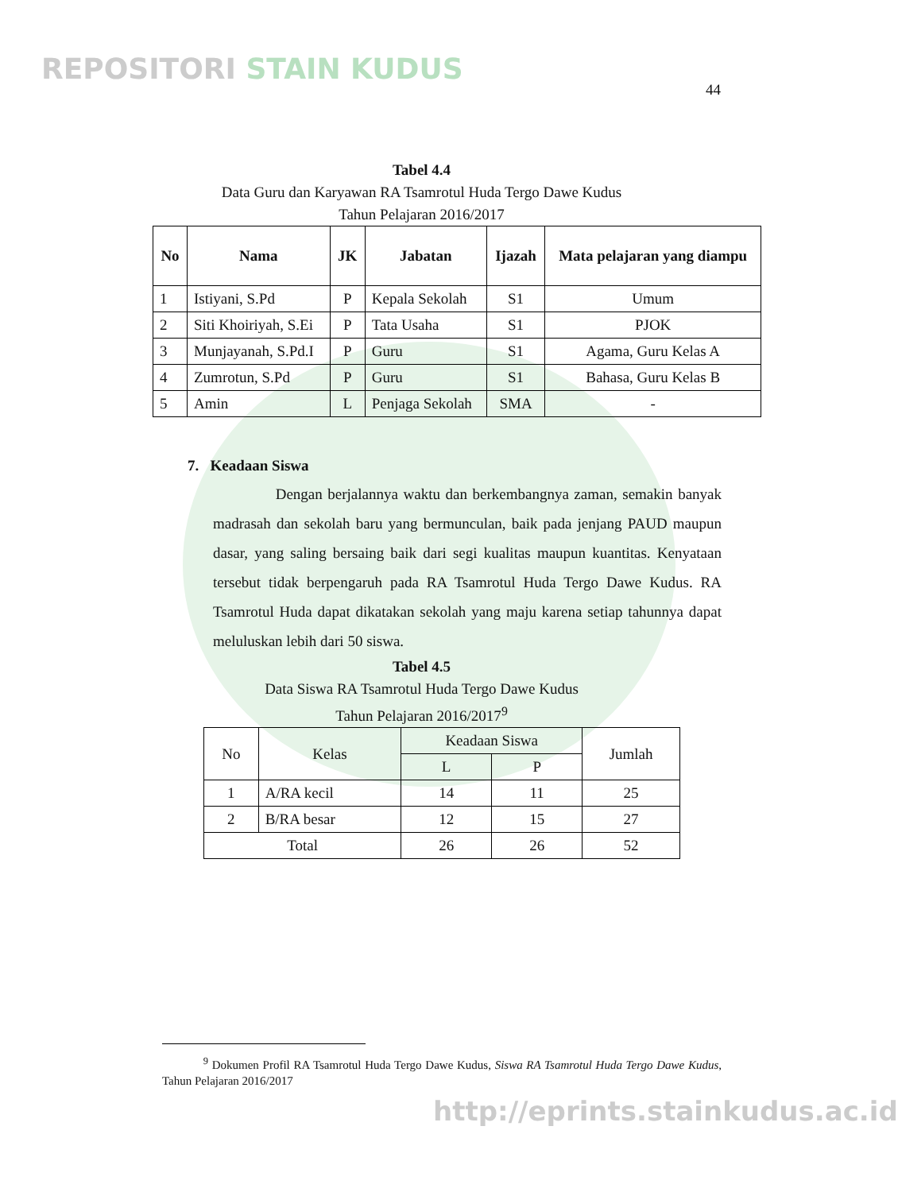REPOSITORI STAIN KUDUS
44
Tabel 4.4
Data Guru dan Karyawan RA Tsamrotul Huda Tergo Dawe Kudus
Tahun Pelajaran 2016/2017
| No | Nama | JK | Jabatan | Ijazah | Mata pelajaran yang diampu |
| --- | --- | --- | --- | --- | --- |
| 1 | Istiyani, S.Pd | P | Kepala Sekolah | S1 | Umum |
| 2 | Siti Khoiriyah, S.Ei | P | Tata Usaha | S1 | PJOK |
| 3 | Munjayanah, S.Pd.I | P | Guru | S1 | Agama, Guru Kelas A |
| 4 | Zumrotun, S.Pd | P | Guru | S1 | Bahasa, Guru Kelas B |
| 5 | Amin | L | Penjaga Sekolah | SMA | - |
7. Keadaan Siswa
Dengan berjalannya waktu dan berkembangnya zaman, semakin banyak madrasah dan sekolah baru yang bermunculan, baik pada jenjang PAUD maupun dasar, yang saling bersaing baik dari segi kualitas maupun kuantitas. Kenyataan tersebut tidak berpengaruh pada RA Tsamrotul Huda Tergo Dawe Kudus. RA Tsamrotul Huda dapat dikatakan sekolah yang maju karena setiap tahunnya dapat meluluskan lebih dari 50 siswa.
Tabel 4.5
Data Siswa RA Tsamrotul Huda Tergo Dawe Kudus
Tahun Pelajaran 2016/2017<sup>9</sup>
| No | Kelas | Keadaan Siswa | | Jumlah |
| | | L | P | |
| 1 | A/RA kecil | 14 | 11 | 25 |
| 2 | B/RA besar | 12 | 15 | 27 |
| Total | | 26 | 26 | 52 |
<sup>9</sup> Dokumen Profil RA Tsamrotul Huda Tergo Dawe Kudus, Siswa RA Tsamrotul Huda Tergo Dawe Kudus, Tahun Pelajaran 2016/2017
http://eprints.stainkudus.ac.id